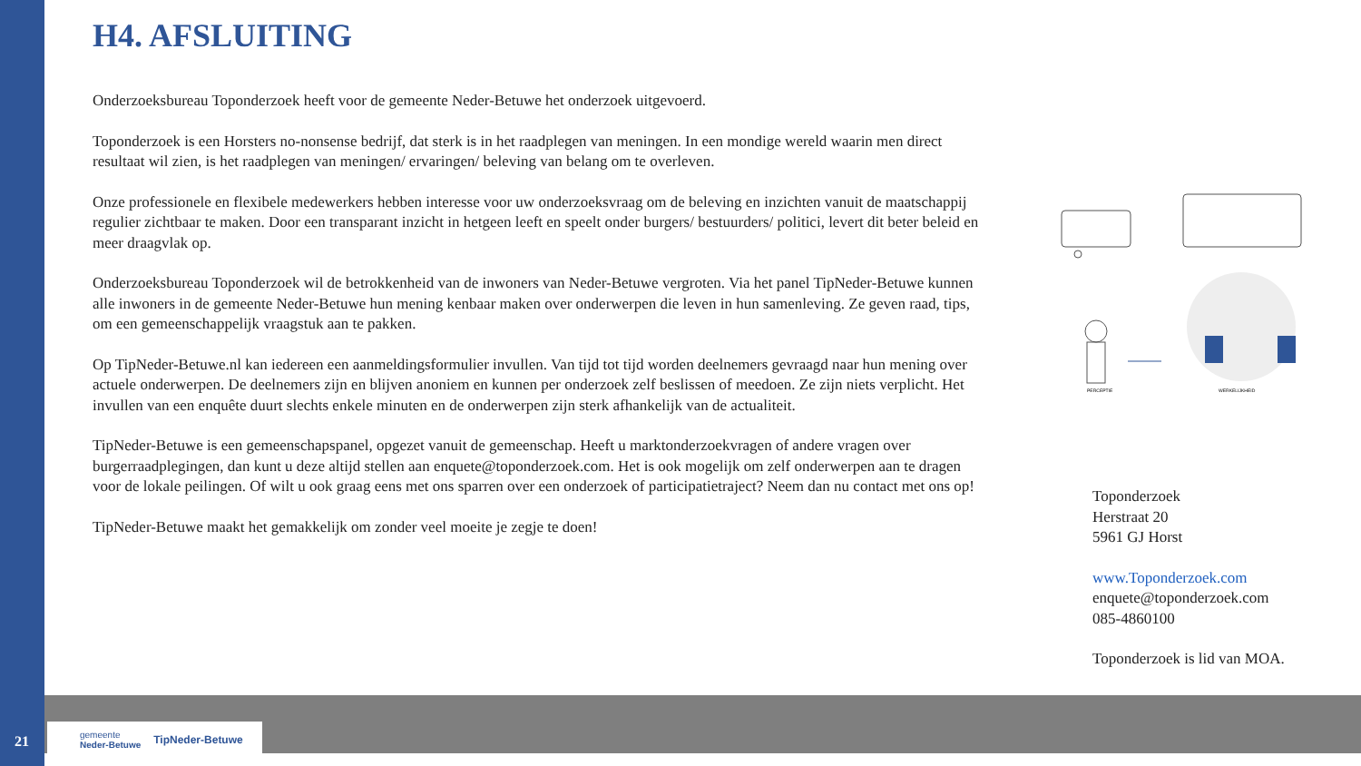H4. AFSLUITING
Onderzoeksbureau Toponderzoek heeft voor de gemeente Neder-Betuwe het onderzoek uitgevoerd.
Toponderzoek is een Horsters no-nonsense bedrijf, dat sterk is in het raadplegen van meningen. In een mondige wereld waarin men direct resultaat wil zien, is het raadplegen van meningen/ ervaringen/ beleving van belang om te overleven.
Onze professionele en flexibele medewerkers hebben interesse voor uw onderzoeksvraag om de beleving en inzichten vanuit de maatschappij regulier zichtbaar te maken. Door een transparant inzicht in hetgeen leeft en speelt onder burgers/ bestuurders/ politici, levert dit beter beleid en meer draagvlak op.
Onderzoeksbureau Toponderzoek wil de betrokkenheid van de inwoners van Neder-Betuwe vergroten. Via het panel TipNeder-Betuwe kunnen alle inwoners in de gemeente Neder-Betuwe hun mening kenbaar maken over onderwerpen die leven in hun samenleving. Ze geven raad, tips, om een gemeenschappelijk vraagstuk aan te pakken.
Op TipNeder-Betuwe.nl kan iedereen een aanmeldingsformulier invullen. Van tijd tot tijd worden deelnemers gevraagd naar hun mening over actuele onderwerpen. De deelnemers zijn en blijven anoniem en kunnen per onderzoek zelf beslissen of meedoen. Ze zijn niets verplicht. Het invullen van een enquête duurt slechts enkele minuten en de onderwerpen zijn sterk afhankelijk van de actualiteit.
TipNeder-Betuwe is een gemeenschapspanel, opgezet vanuit de gemeenschap. Heeft u marktonderzoekvragen of andere vragen over burgerraadplegingen, dan kunt u deze altijd stellen aan enquete@toponderzoek.com. Het is ook mogelijk om zelf onderwerpen aan te dragen voor de lokale peilingen. Of wilt u ook graag eens met ons sparren over een onderzoek of participatietraject? Neem dan nu contact met ons op!
TipNeder-Betuwe maakt het gemakkelijk om zonder veel moeite je zegje te doen!
PERCEPTIE
WERKELIJKHEID
Toponderzoek
Herstraat 20
5961 GJ Horst
www.Toponderzoek.com
enquete@toponderzoek.com
085-4860100
Toponderzoek is lid van MOA.
21
gemeente
Neder-Betuwe TipNeder-Betuwe